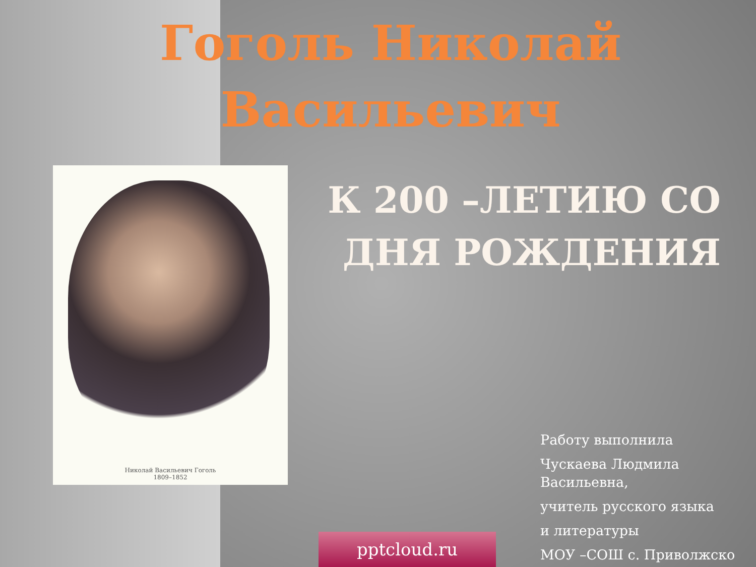Гоголь Николай Васильевич
Николай Васильевич Гоголь
1809–1852
К 200 –ЛЕТИЮ СО ДНЯ РОЖДЕНИЯ
Работу выполнила
Чускаева Людмила Васильевна,
учитель русского языка
и литературы
МОУ –СОШ с. Приволжско
pptcloud.ru